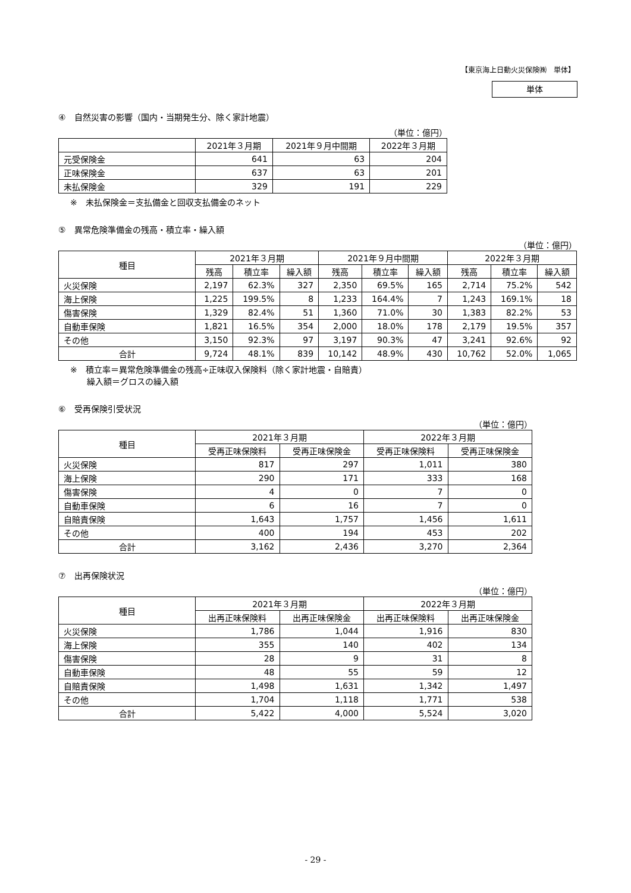【東京海上日動火災保険㈱　単体】
単体
④　自然災害の影響（国内・当期発生分、除く家計地震）
（単位：億円）
| | 2021年３月期 | 2021年９月中間期 | 2022年３月期 |
| --- | --- | --- | --- |
| 元受保険金 | 641 | 63 | 204 |
| 正味保険金 | 637 | 63 | 201 |
| 未払保険金 | 329 | 191 | 229 |
※　未払保険金＝支払備金と回収支払備金のネット
⑤　異常危険準備金の残高・積立率・繰入額
（単位：億円）
| 種目 | 2021年３月期 | | | 2021年９月中間期 | | | 2022年３月期 | | |
| --- | --- | --- | --- | --- | --- | --- | --- | --- | --- |
| | 残高 | 積立率 | 繰入額 | 残高 | 積立率 | 繰入額 | 残高 | 積立率 | 繰入額 |
| 火災保険 | 2,197 | 62.3% | 327 | 2,350 | 69.5% | 165 | 2,714 | 75.2% | 542 |
| 海上保険 | 1,225 | 199.5% | 8 | 1,233 | 164.4% | 7 | 1,243 | 169.1% | 18 |
| 傷害保険 | 1,329 | 82.4% | 51 | 1,360 | 71.0% | 30 | 1,383 | 82.2% | 53 |
| 自動車保険 | 1,821 | 16.5% | 354 | 2,000 | 18.0% | 178 | 2,179 | 19.5% | 357 |
| その他 | 3,150 | 92.3% | 97 | 3,197 | 90.3% | 47 | 3,241 | 92.6% | 92 |
| 合計 | 9,724 | 48.1% | 839 | 10,142 | 48.9% | 430 | 10,762 | 52.0% | 1,065 |
※　積立率＝異常危険準備金の残高÷正味収入保険料（除く家計地震・自賠責）
　　繰入額＝グロスの繰入額
⑥　受再保険引受状況
（単位：億円）
| 種目 | 2021年３月期 | | 2022年３月期 | |
| --- | --- | --- | --- | --- |
| | 受再正味保険料 | 受再正味保険金 | 受再正味保険料 | 受再正味保険金 |
| 火災保険 | 817 | 297 | 1,011 | 380 |
| 海上保険 | 290 | 171 | 333 | 168 |
| 傷害保険 | 4 | 0 | 7 | 0 |
| 自動車保険 | 6 | 16 | 7 | 0 |
| 自賠責保険 | 1,643 | 1,757 | 1,456 | 1,611 |
| その他 | 400 | 194 | 453 | 202 |
| 合計 | 3,162 | 2,436 | 3,270 | 2,364 |
⑦　出再保険状況
（単位：億円）
| 種目 | 2021年３月期 | | 2022年３月期 | |
| --- | --- | --- | --- | --- |
| | 出再正味保険料 | 出再正味保険金 | 出再正味保険料 | 出再正味保険金 |
| 火災保険 | 1,786 | 1,044 | 1,916 | 830 |
| 海上保険 | 355 | 140 | 402 | 134 |
| 傷害保険 | 28 | 9 | 31 | 8 |
| 自動車保険 | 48 | 55 | 59 | 12 |
| 自賠責保険 | 1,498 | 1,631 | 1,342 | 1,497 |
| その他 | 1,704 | 1,118 | 1,771 | 538 |
| 合計 | 5,422 | 4,000 | 5,524 | 3,020 |
- 29 -